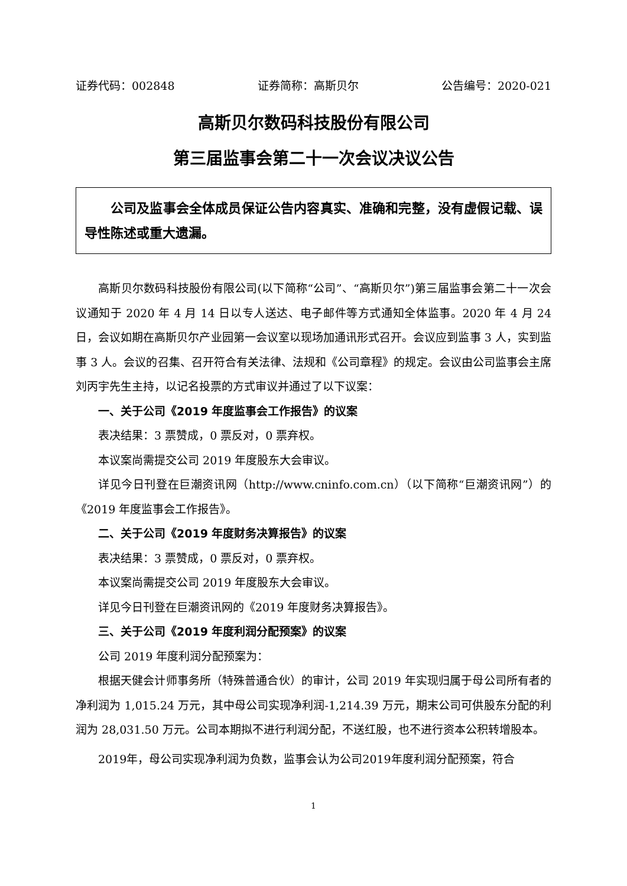证券代码：002848 证券简称：高斯贝尔 公告编号：2020-021
高斯贝尔数码科技股份有限公司
第三届监事会第二十一次会议决议公告
公司及监事会全体成员保证公告内容真实、准确和完整，没有虚假记载、误导性陈述或重大遗漏。
高斯贝尔数码科技股份有限公司(以下简称“公司”、“高斯贝尔”)第三届监事会第二十一次会议通知于 2020 年 4 月 14 日以专人送达、电子邮件等方式通知全体监事。2020 年 4 月 24 日，会议如期在高斯贝尔产业园第一会议室以现场加通讯形式召开。会议应到监事 3 人，实到监事 3 人。会议的召集、召开符合有关法律、法规和《公司章程》的规定。会议由公司监事会主席刘丙宇先生主持，以记名投票的方式审议并通过了以下议案：
一、关于公司《2019 年度监事会工作报告》的议案
表决结果：3 票赞成，0 票反对，0 票弃权。
本议案尚需提交公司 2019 年度股东大会审议。
详见今日刊登在巨潮资讯网（http://www.cninfo.com.cn）（以下简称“巨潮资讯网”）的《2019 年度监事会工作报告》。
二、关于公司《2019 年度财务决算报告》的议案
表决结果：3 票赞成，0 票反对，0 票弃权。
本议案尚需提交公司 2019 年度股东大会审议。
详见今日刊登在巨潮资讯网的《2019 年度财务决算报告》。
三、关于公司《2019 年度利润分配预案》的议案
公司 2019 年度利润分配预案为：
根据天健会计师事务所（特殊普通合伙）的审计，公司 2019 年实现归属于母公司所有者的净利润为 1,015.24 万元，其中母公司实现净利润-1,214.39 万元，期末公司可供股东分配的利润为 28,031.50 万元。公司本期拟不进行利润分配，不送红股，也不进行资本公积转增股本。
2019年，母公司实现净利润为负数，监事会认为公司2019年度利润分配预案，符合
1